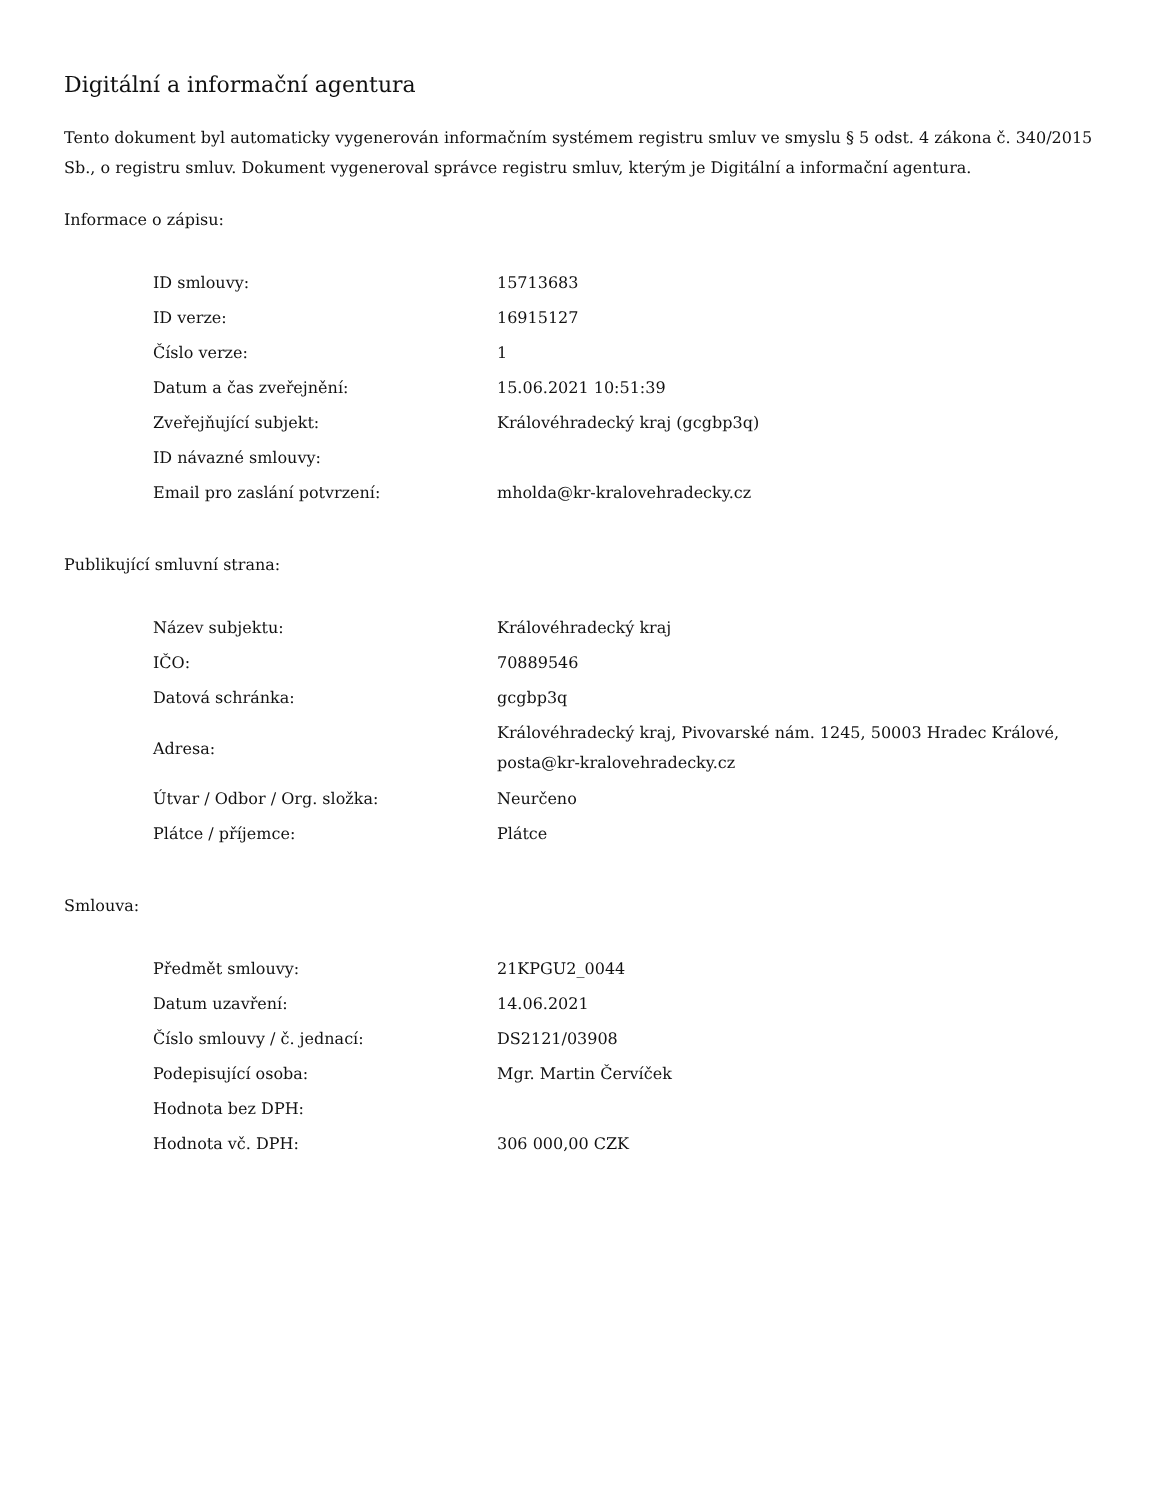Digitální a informační agentura
Tento dokument byl automaticky vygenerován informačním systémem registru smluv ve smyslu § 5 odst. 4 zákona č. 340/2015 Sb., o registru smluv. Dokument vygeneroval správce registru smluv, kterým je Digitální a informační agentura.
Informace o zápisu:
| ID smlouvy: | 15713683 |
| ID verze: | 16915127 |
| Číslo verze: | 1 |
| Datum a čas zveřejnění: | 15.06.2021 10:51:39 |
| Zveřejňující subjekt: | Královéhradecký kraj (gcgbp3q) |
| ID návazné smlouvy: | |
| Email pro zaslání potvrzení: | mholda@kr-kralovehradecky.cz |
Publikující smluvní strana:
| Název subjektu: | Královéhradecký kraj |
| IČO: | 70889546 |
| Datová schránka: | gcgbp3q |
| Adresa: | Královéhradecký kraj, Pivovarské nám. 1245, 50003 Hradec Králové, posta@kr-kralovehradecky.cz |
| Útvar / Odbor / Org. složka: | Neurčeno |
| Plátce / příjemce: | Plátce |
Smlouva:
| Předmět smlouvy: | 21KPGU2_0044 |
| Datum uzavření: | 14.06.2021 |
| Číslo smlouvy / č. jednací: | DS2121/03908 |
| Podepisující osoba: | Mgr. Martin Červíček |
| Hodnota bez DPH: | |
| Hodnota vč. DPH: | 306 000,00 CZK |